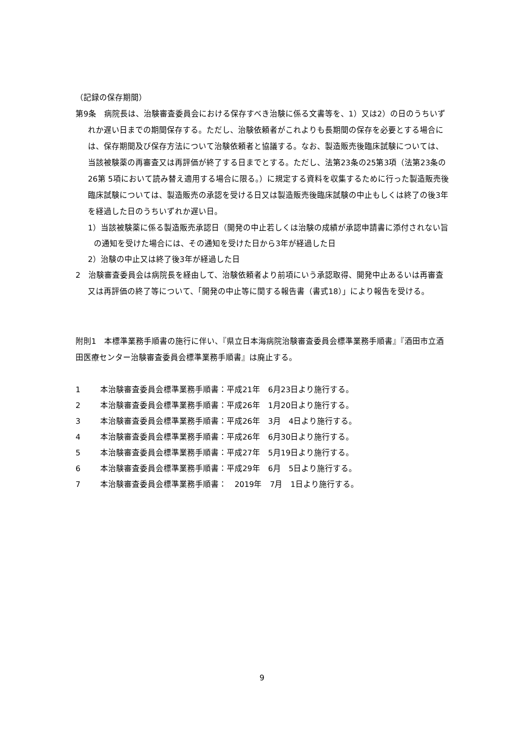（記録の保存期間）
第9条　病院長は、治験審査委員会における保存すべき治験に係る文書等を、1）又は2）の日のうちいずれか遅い日までの期間保存する。ただし、治験依頼者がこれよりも長期間の保存を必要とする場合には、保存期間及び保存方法について治験依頼者と協議する。なお、製造販売後臨床試験については、当該被験薬の再審査又は再評価が終了する日までとする。ただし、法第23条の25第3項（法第23条の26第 5項において読み替え適用する場合に限る。）に規定する資料を収集するために行った製造販売後臨床試験については、製造販売の承認を受ける日又は製造販売後臨床試験の中止もしくは終了の後3年を経過した日のうちいずれか遅い日。
1）当該被験薬に係る製造販売承認日（開発の中止若しくは治験の成績が承認申請書に添付されない旨の通知を受けた場合には、その通知を受けた日から3年が経過した日
2）治験の中止又は終了後3年が経過した日
2　治験審査委員会は病院長を経由して、治験依頼者より前項にいう承認取得、開発中止あるいは再審査又は再評価の終了等について、「開発の中止等に関する報告書（書式18）」により報告を受ける。
附則1　本標準業務手順書の施行に伴い、『県立日本海病院治験審査委員会標準業務手順書』『酒田市立酒田医療センター治験審査委員会標準業務手順書』は廃止する。
1 本治験審査委員会標準業務手順書：平成21年　6月23日より施行する。
2 本治験審査委員会標準業務手順書：平成26年　1月20日より施行する。
3 本治験審査委員会標準業務手順書：平成26年　3月　4日より施行する。
4 本治験審査委員会標準業務手順書：平成26年　6月30日より施行する。
5 本治験審査委員会標準業務手順書：平成27年　5月19日より施行する。
6 本治験審査委員会標準業務手順書：平成29年　6月　5日より施行する。
7 本治験審査委員会標準業務手順書：　2019年　7月　1日より施行する。
9